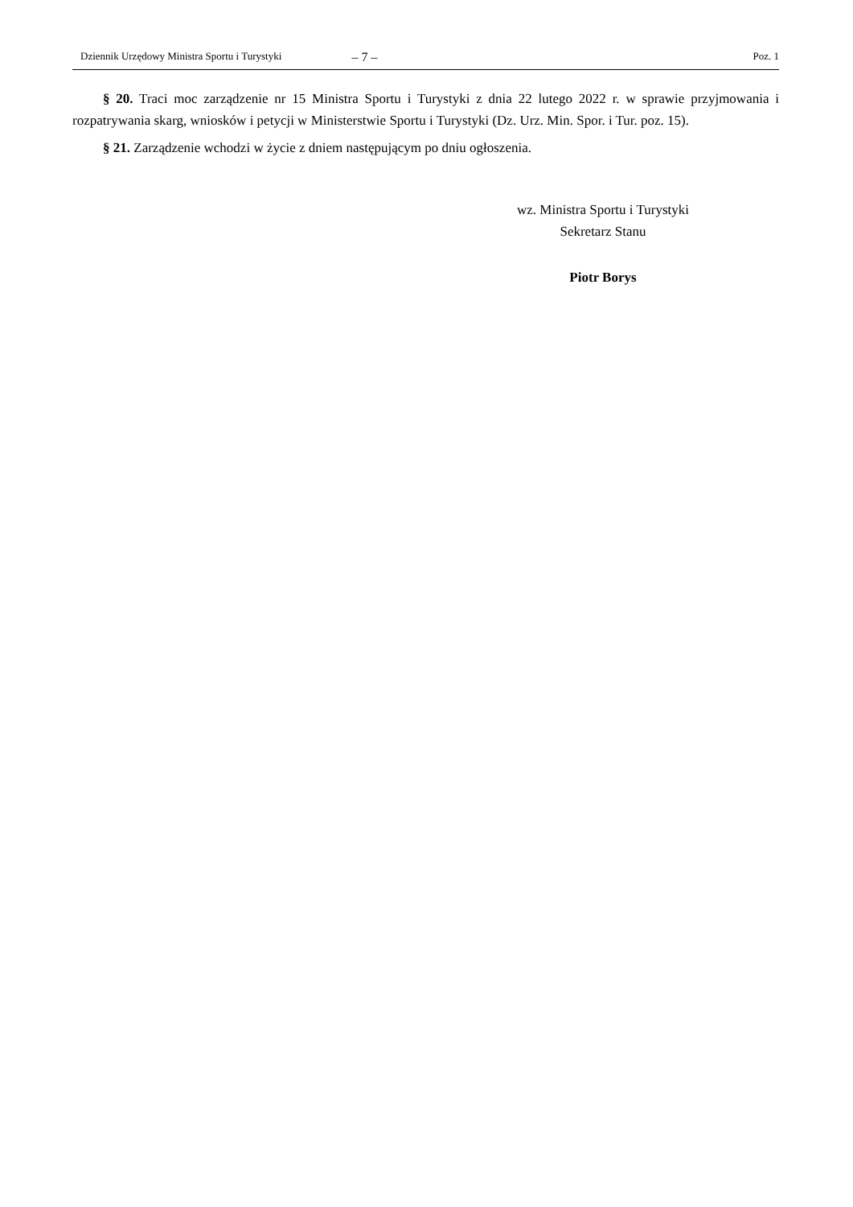Dziennik Urzędowy Ministra Sportu i Turystyki – 7 – Poz. 1
§ 20. Traci moc zarządzenie nr 15 Ministra Sportu i Turystyki z dnia 22 lutego 2022 r. w sprawie przyjmowania i rozpatrywania skarg, wniosków i petycji w Ministerstwie Sportu i Turystyki (Dz. Urz. Min. Spor. i Tur. poz. 15).
§ 21. Zarządzenie wchodzi w życie z dniem następującym po dniu ogłoszenia.
wz. Ministra Sportu i Turystyki
Sekretarz Stanu
Piotr Borys